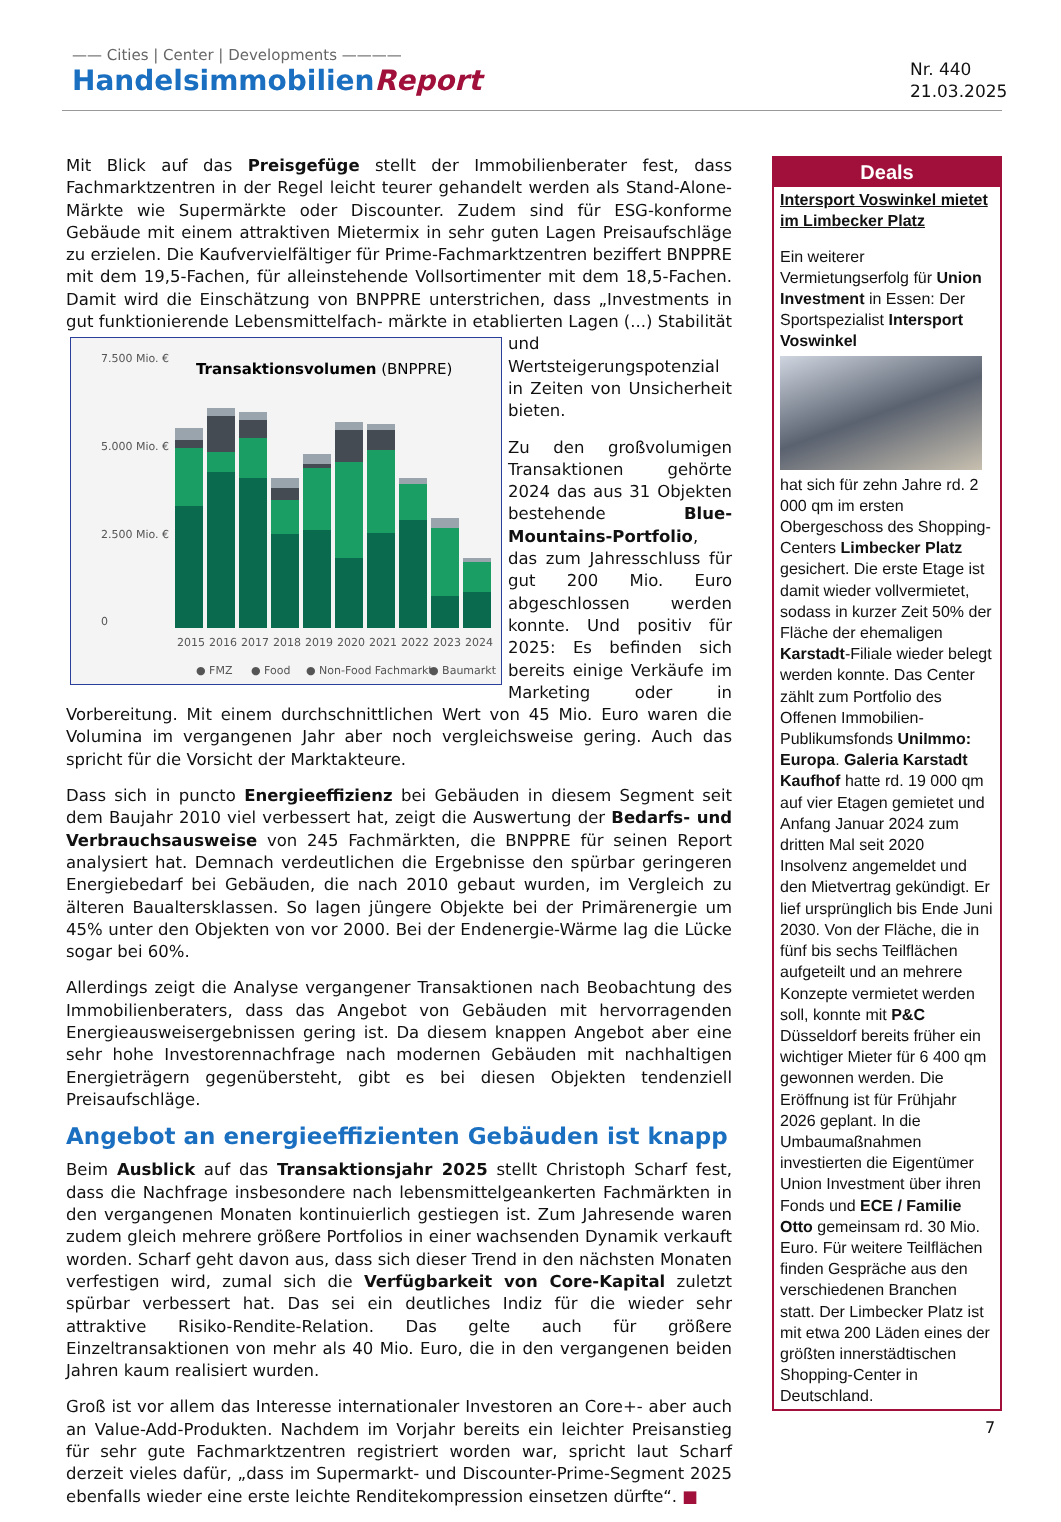—— Cities | Center | Developments ————
HandelsimmobilienReport
Nr. 440
21.03.2025
Mit Blick auf das Preisgefüge stellt der Immobilienberater fest, dass Fachmarktzentren in der Regel leicht teurer gehandelt werden als Stand-Alone-Märkte wie Supermärkte oder Discounter. Zudem sind für ESG-konforme Gebäude mit einem attraktiven Mietermix in sehr guten Lagen Preisaufschläge zu erzielen. Die Kaufvervielfältiger für Prime-Fachmarktzentren beziffert BNPPRE mit dem 19,5-Fachen, für alleinstehende Vollsortimenter mit dem 18,5-Fachen. Damit wird die Einschätzung von BNPPRE unterstrichen, dass „Investments in gut funktionierende Lebensmittelfach-
7.500 Mio. €
5.000 Mio. €
2.500 Mio. €
0
Transaktionsvolumen (BNPPRE)
2015
2016
2017
2018
2019
2020
2021
2022
2023
2024
● FMZ
● Food
● Non-Food Fachmarkt
● Baumarkt
märkte in etablierten Lagen (...) Stabilität und Wertsteigerungspotenzial in Zeiten von Unsicherheit bieten.
Zu den großvolumigen Transaktionen gehörte 2024 das aus 31 Objekten bestehende Blue-Mountains-Portfolio, das zum Jahresschluss für gut 200 Mio. Euro abgeschlossen werden konnte. Und positiv für 2025: Es befinden sich bereits einige Verkäufe im Marketing oder in Vorbereitung. Mit einem durchschnittlichen Wert von 45 Mio. Euro waren die Volumina im vergangenen Jahr aber noch vergleichsweise gering. Auch das spricht für die Vorsicht der Marktakteure.
Dass sich in puncto Energieeffizienz bei Gebäuden in diesem Segment seit dem Baujahr 2010 viel verbessert hat, zeigt die Auswertung der Bedarfs- und Verbrauchsausweise von 245 Fachmärkten, die BNPPRE für seinen Report analysiert hat. Demnach verdeutlichen die Ergebnisse den spürbar geringeren Energiebedarf bei Gebäuden, die nach 2010 gebaut wurden, im Vergleich zu älteren Baualtersklassen. So lagen jüngere Objekte bei der Primärenergie um 45% unter den Objekten von vor 2000. Bei der Endenergie-Wärme lag die Lücke sogar bei 60%.
Allerdings zeigt die Analyse vergangener Transaktionen nach Beobachtung des Immobilienberaters, dass das Angebot von Gebäuden mit hervorragenden Energieausweisergebnissen gering ist. Da diesem knappen Angebot aber eine sehr hohe Investorennachfrage nach modernen Gebäuden mit nachhaltigen Energieträgern gegenübersteht, gibt es bei diesen Objekten tendenziell Preisaufschläge.
Angebot an energieeffizienten Gebäuden ist knapp
Beim Ausblick auf das Transaktionsjahr 2025 stellt Christoph Scharf fest, dass die Nachfrage insbesondere nach lebensmittelgeankerten Fachmärkten in den vergangenen Monaten kontinuierlich gestiegen ist. Zum Jahresende waren zudem gleich mehrere größere Portfolios in einer wachsenden Dynamik verkauft worden. Scharf geht davon aus, dass sich dieser Trend in den nächsten Monaten verfestigen wird, zumal sich die Verfügbarkeit von Core-Kapital zuletzt spürbar verbessert hat. Das sei ein deutliches Indiz für die wieder sehr attraktive Risiko-Rendite-Relation. Das gelte auch für größere Einzeltransaktionen von mehr als 40 Mio. Euro, die in den vergangenen beiden Jahren kaum realisiert wurden.
Groß ist vor allem das Interesse internationaler Investoren an Core+- aber auch an Value-Add-Produkten. Nachdem im Vorjahr bereits ein leichter Preisanstieg für sehr gute Fachmarktzentren registriert worden war, spricht laut Scharf derzeit vieles dafür, „dass im Supermarkt- und Discounter-Prime-Segment 2025 ebenfalls wieder eine erste leichte Renditekompression einsetzen dürfte“. ■
Deals
Intersport Voswinkel mietet im Limbecker Platz
Ein weiterer Vermietungserfolg für Union Investment in Essen: Der Sportspezialist Intersport Voswinkel
hat sich für zehn Jahre rd. 2 000 qm im ersten Obergeschoss des Shopping-Centers Limbecker Platz gesichert. Die erste Etage ist damit wieder vollvermietet, sodass in kurzer Zeit 50% der Fläche der ehemaligen Karstadt-Filiale wieder belegt werden konnte. Das Center zählt zum Portfolio des Offenen Immobilien-Publikumsfonds UniImmo: Europa. Galeria Karstadt Kaufhof hatte rd. 19 000 qm auf vier Etagen gemietet und Anfang Januar 2024 zum dritten Mal seit 2020 Insolvenz angemeldet und den Mietvertrag gekündigt. Er lief ursprünglich bis Ende Juni 2030. Von der Fläche, die in fünf bis sechs Teilflächen aufgeteilt und an mehrere Konzepte vermietet werden soll, konnte mit P&C Düsseldorf bereits früher ein wichtiger Mieter für 6 400 qm gewonnen werden. Die Eröffnung ist für Frühjahr 2026 geplant. In die Umbaumaßnahmen investierten die Eigentümer Union Investment über ihren Fonds und ECE / Familie Otto gemeinsam rd. 30 Mio. Euro. Für weitere Teilflächen finden Gespräche aus den verschiedenen Branchen statt. Der Limbecker Platz ist mit etwa 200 Läden eines der größten innerstädtischen Shopping-Center in Deutschland.
7